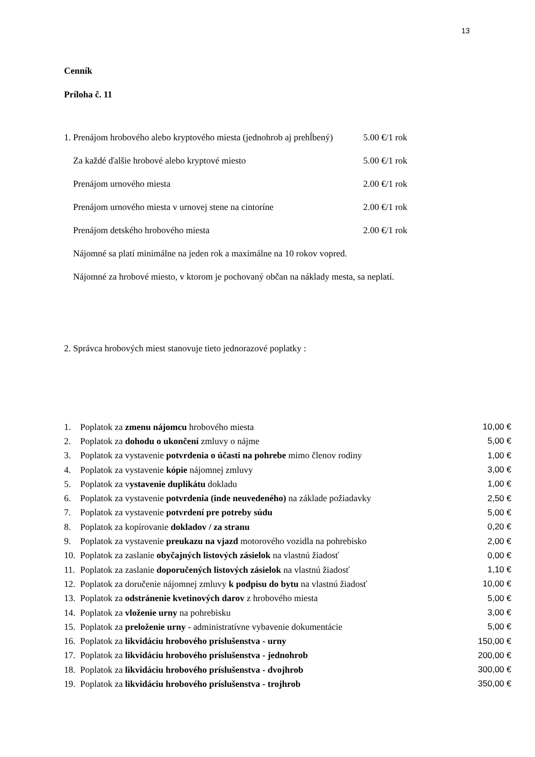13
Cenník
Príloha č. 11
| 1. Prenájom hrobového alebo kryptového miesta (jednohrob aj prehĺbený) | 5.00 €/1 rok |
| Za každé ďalšie hrobové alebo kryptové miesto | 5.00 €/1 rok |
| Prenájom urnového miesta | 2.00 €/1 rok |
| Prenájom urnového miesta v urnovej stene na cintoríne | 2.00 €/1 rok |
| Prenájom detského hrobového miesta | 2.00 €/1 rok |
| Nájomné sa platí minimálne na jeden rok a maximálne na 10 rokov vopred. | |
| Nájomné za hrobové miesto, v ktorom je pochovaný občan na náklady mesta, sa neplatí. | |
2. Správca hrobových miest stanovuje tieto jednorazové poplatky :
| 1. | Poplatok za zmenu nájomcu hrobového miesta | 10,00 € |
| 2. | Poplatok za dohodu o ukončení zmluvy o nájme | 5,00 € |
| 3. | Poplatok za vystavenie potvrdenia o účasti na pohrebe mimo členov rodiny | 1,00 € |
| 4. | Poplatok za vystavenie kópie nájomnej zmluvy | 3,00 € |
| 5. | Poplatok za v ystavenie duplikátu dokladu | 1,00 € |
| 6. | Poplatok za vystavenie potvrdenia (inde neuvedeného) na základe požiadavky | 2,50 € |
| 7. | Poplatok za vystavenie potvrdení pre potreby súdu | 5,00 € |
| 8. | Poplatok za kopírovanie dokladov / za stranu | 0,20 € |
| 9. | Poplatok za vystavenie preukazu na vjazd motorového vozidla na pohrebisko | 2,00 € |
| 10. | Poplatok za zaslanie obyčajných listových zásielok na vlastnú žiadosť | 0,00 € |
| 11. | Poplatok za zaslanie doporučených listových zásielok na vlastnú žiadosť | 1,10 € |
| 12. | Poplatok za doručenie nájomnej zmluvy k podpisu do bytu na vlastnú žiadosť | 10,00 € |
| 13. | Poplatok za odstránenie kvetinových darov z hrobového miesta | 5,00 € |
| 14. | Poplatok za vloženie urny na pohrebisku | 3,00 € |
| 15. | Poplatok za preloženie urny - administratívne vybavenie dokumentácie | 5,00 € |
| 16. | Poplatok za likvidáciu hrobového príslušenstva - urny | 150,00 € |
| 17. | Poplatok za likvidáciu hrobového príslušenstva - jednohrob | 200,00 € |
| 18. | Poplatok za likvidáciu hrobového príslušenstva - dvojhrob | 300,00 € |
| 19. | Poplatok za likvidáciu hrobového príslušenstva - trojhrob | 350,00 € |